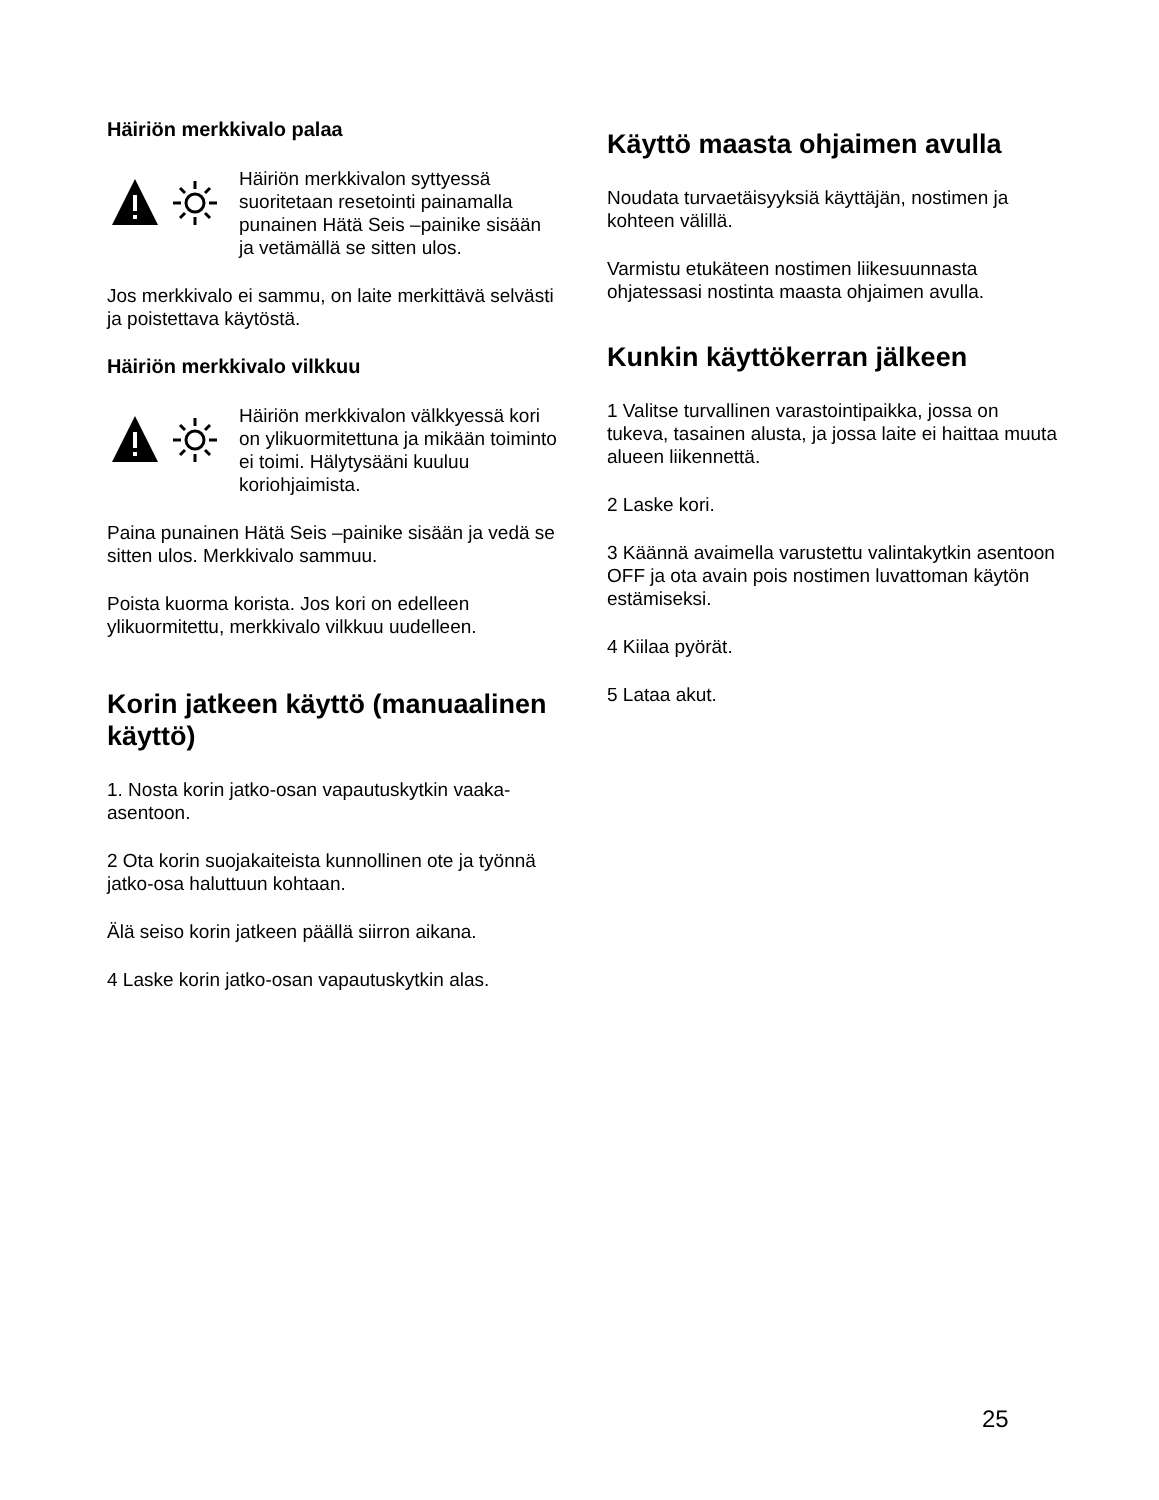Häiriön merkkivalo palaa
Häiriön merkkivalon syttyessä suoritetaan resetointi painamalla punainen Hätä Seis –painike sisään ja vetämällä se sitten ulos.
Jos merkkivalo ei sammu, on laite merkittävä selvästi ja poistettava käytöstä.
Häiriön merkkivalo vilkkuu
Häiriön merkkivalon välkkyessä kori on ylikuormitettuna ja mikään toiminto ei toimi. Hälytysääni kuuluu koriohjaimista.
Paina punainen Hätä Seis –painike sisään ja vedä se sitten ulos. Merkkivalo sammuu.
Poista kuorma korista. Jos kori on edelleen ylikuormitettu, merkkivalo vilkkuu uudelleen.
Korin jatkeen käyttö (manuaalinen käyttö)
1. Nosta korin jatko-osan vapautuskytkin vaaka-asentoon.
2 Ota korin suojakaiteista kunnollinen ote ja työnnä jatko-osa haluttuun kohtaan.
Älä seiso korin jatkeen päällä siirron aikana.
4 Laske korin jatko-osan vapautuskytkin alas.
Käyttö maasta ohjaimen avulla
Noudata turvaetäisyyksiä käyttäjän, nostimen ja kohteen välillä.
Varmistu etukäteen nostimen liikesuunnasta ohjatessasi nostinta maasta ohjaimen avulla.
Kunkin käyttökerran jälkeen
1 Valitse turvallinen varastointipaikka, jossa on tukeva, tasainen alusta, ja jossa laite ei haittaa muuta alueen liikennettä.
2 Laske kori.
3 Käännä avaimella varustettu valintakytkin asentoon OFF ja ota avain pois nostimen luvattoman käytön estämiseksi.
4 Kiilaa pyörät.
5 Lataa akut.
25